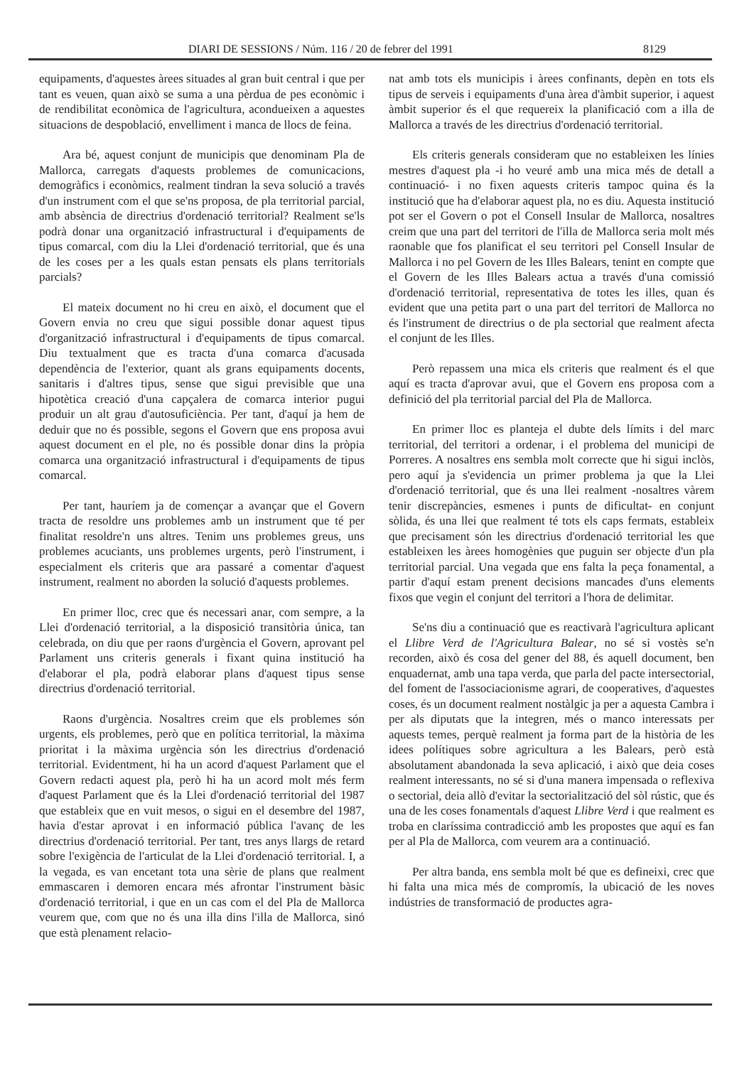DIARI DE SESSIONS / Núm. 116 / 20 de febrer del 1991 8129
equipaments, d'aquestes àrees situades al gran buit central i que per tant es veuen, quan això se suma a una pèrdua de pes econòmic i de rendibilitat econòmica de l'agricultura, acondueixen a aquestes situacions de despoblació, envelliment i manca de llocs de feina.
Ara bé, aquest conjunt de municipis que denominam Pla de Mallorca, carregats d'aquests problemes de comunicacions, demogràfics i econòmics, realment tindran la seva solució a través d'un instrument com el que se'ns proposa, de pla territorial parcial, amb absència de directrius d'ordenació territorial? Realment se'ls podrà donar una organització infrastructural i d'equipaments de tipus comarcal, com diu la Llei d'ordenació territorial, que és una de les coses per a les quals estan pensats els plans territorials parcials?
El mateix document no hi creu en això, el document que el Govern envia no creu que sigui possible donar aquest tipus d'organització infrastructural i d'equipaments de tipus comarcal. Diu textualment que es tracta d'una comarca d'acusada dependència de l'exterior, quant als grans equipaments docents, sanitaris i d'altres tipus, sense que sigui previsible que una hipotètica creació d'una capçalera de comarca interior pugui produir un alt grau d'autosuficiència. Per tant, d'aquí ja hem de deduir que no és possible, segons el Govern que ens proposa avui aquest document en el ple, no és possible donar dins la pròpia comarca una organització infrastructural i d'equipaments de tipus comarcal.
Per tant, hauríem ja de començar a avançar que el Govern tracta de resoldre uns problemes amb un instrument que té per finalitat resoldre'n uns altres. Tenim uns problemes greus, uns problemes acuciants, uns problemes urgents, però l'instrument, i especialment els criteris que ara passaré a comentar d'aquest instrument, realment no aborden la solució d'aquests problemes.
En primer lloc, crec que és necessari anar, com sempre, a la Llei d'ordenació territorial, a la disposició transitòria única, tan celebrada, on diu que per raons d'urgència el Govern, aprovant pel Parlament uns criteris generals i fixant quina institució ha d'elaborar el pla, podrà elaborar plans d'aquest tipus sense directrius d'ordenació territorial.
Raons d'urgència. Nosaltres creim que els problemes són urgents, els problemes, però que en política territorial, la màxima prioritat i la màxima urgència són les directrius d'ordenació territorial. Evidentment, hi ha un acord d'aquest Parlament que el Govern redacti aquest pla, però hi ha un acord molt més ferm d'aquest Parlament que és la Llei d'ordenació territorial del 1987 que estableix que en vuit mesos, o sigui en el desembre del 1987, havia d'estar aprovat i en informació pública l'avanç de les directrius d'ordenació territorial. Per tant, tres anys llargs de retard sobre l'exigència de l'articulat de la Llei d'ordenació territorial. I, a la vegada, es van encetant tota una sèrie de plans que realment emmascaren i demoren encara més afrontar l'instrument bàsic d'ordenació territorial, i que en un cas com el del Pla de Mallorca veurem que, com que no és una illa dins l'illa de Mallorca, sinó que està plenament relacio-
nat amb tots els municipis i àrees confinants, depèn en tots els tipus de serveis i equipaments d'una àrea d'àmbit superior, i aquest àmbit superior és el que requereix la planificació com a illa de Mallorca a través de les directrius d'ordenació territorial.
Els criteris generals consideram que no estableixen les línies mestres d'aquest pla -i ho veuré amb una mica més de detall a continuació- i no fixen aquests criteris tampoc quina és la institució que ha d'elaborar aquest pla, no es diu. Aquesta institució pot ser el Govern o pot el Consell Insular de Mallorca, nosaltres creim que una part del territori de l'illa de Mallorca seria molt més raonable que fos planificat el seu territori pel Consell Insular de Mallorca i no pel Govern de les Illes Balears, tenint en compte que el Govern de les Illes Balears actua a través d'una comissió d'ordenació territorial, representativa de totes les illes, quan és evident que una petita part o una part del territori de Mallorca no és l'instrument de directrius o de pla sectorial que realment afecta el conjunt de les Illes.
Però repassem una mica els criteris que realment és el que aquí es tracta d'aprovar avui, que el Govern ens proposa com a definició del pla territorial parcial del Pla de Mallorca.
En primer lloc es planteja el dubte dels límits i del marc territorial, del territori a ordenar, i el problema del municipi de Porreres. A nosaltres ens sembla molt correcte que hi sigui inclòs, pero aquí ja s'evidencia un primer problema ja que la Llei d'ordenació territorial, que és una llei realment -nosaltres vàrem tenir discrepàncies, esmenes i punts de dificultat- en conjunt sòlida, és una llei que realment té tots els caps fermats, estableix que precisament són les directrius d'ordenació territorial les que estableixen les àrees homogènies que puguin ser objecte d'un pla territorial parcial. Una vegada que ens falta la peça fonamental, a partir d'aquí estam prenent decisions mancades d'uns elements fixos que vegin el conjunt del territori a l'hora de delimitar.
Se'ns diu a continuació que es reactivarà l'agricultura aplicant el Llibre Verd de l'Agricultura Balear, no sé si vostès se'n recorden, això és cosa del gener del 88, és aquell document, ben enquadernat, amb una tapa verda, que parla del pacte intersectorial, del foment de l'associacionisme agrari, de cooperatives, d'aquestes coses, és un document realment nostàlgic ja per a aquesta Cambra i per als diputats que la integren, més o manco interessats per aquests temes, perquè realment ja forma part de la història de les idees polítiques sobre agricultura a les Balears, però està absolutament abandonada la seva aplicació, i això que deia coses realment interessants, no sé si d'una manera impensada o reflexiva o sectorial, deia allò d'evitar la sectorialització del sòl rústic, que és una de les coses fonamentals d'aquest Llibre Verd i que realment es troba en claríssima contradicció amb les propostes que aquí es fan per al Pla de Mallorca, com veurem ara a continuació.
Per altra banda, ens sembla molt bé que es defineixi, crec que hi falta una mica més de compromís, la ubicació de les noves indústries de transformació de productes agra-